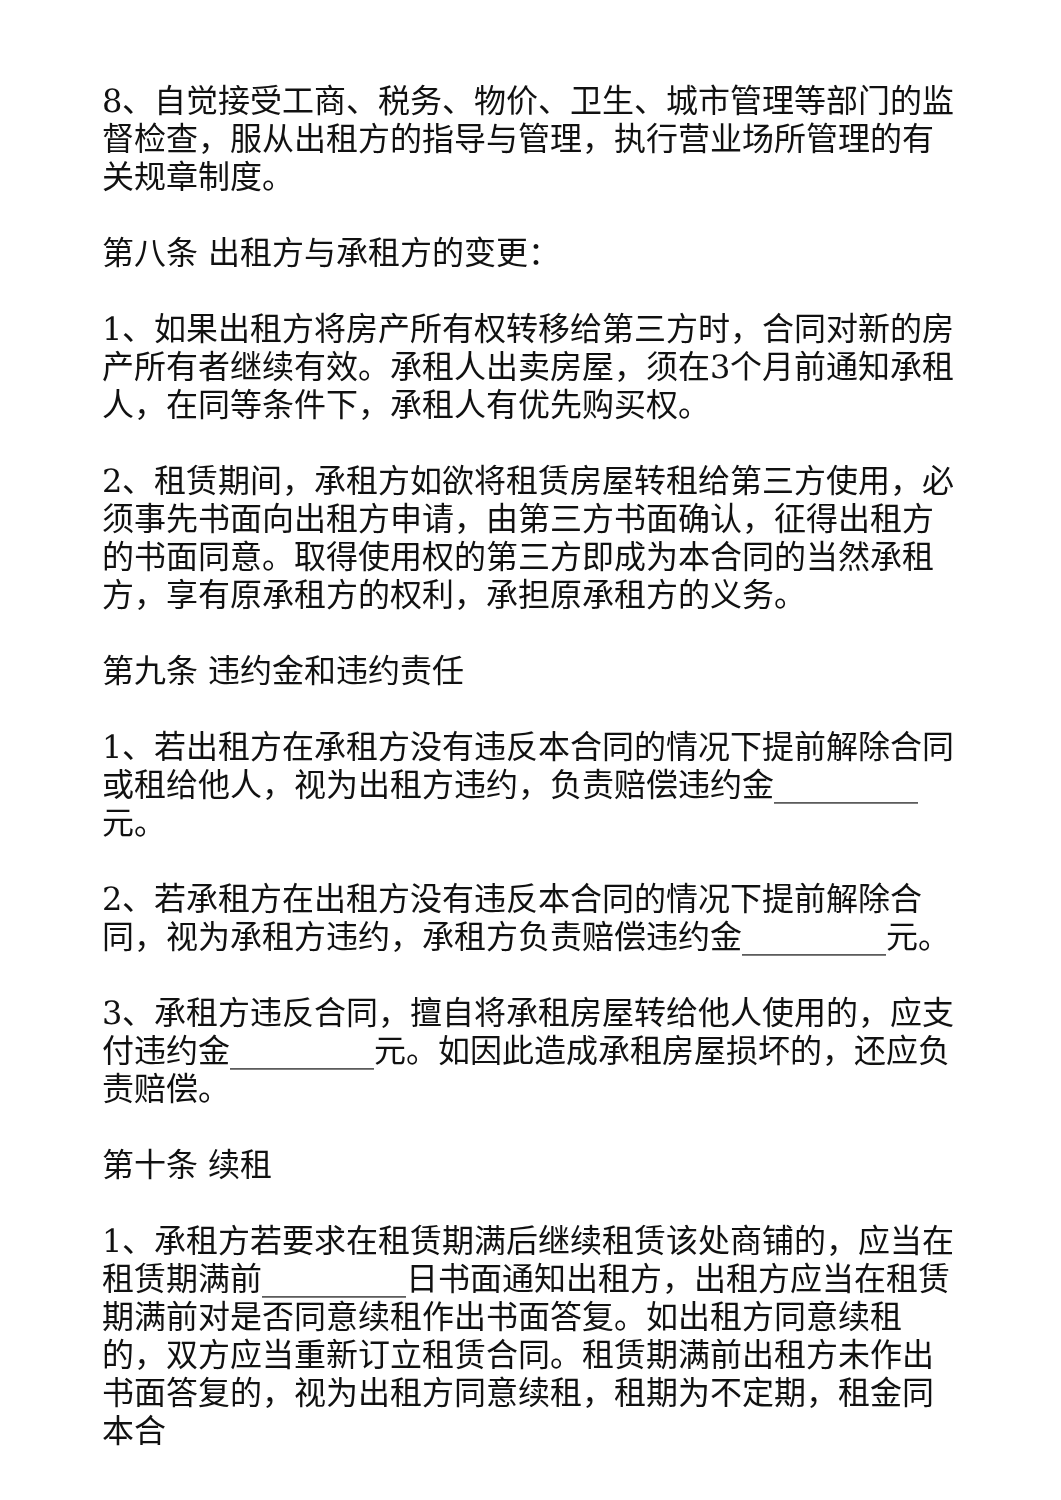8、自觉接受工商、税务、物价、卫生、城市管理等部门的监督检查，服从出租方的指导与管理，执行营业场所管理的有关规章制度。
第八条 出租方与承租方的变更：
1、如果出租方将房产所有权转移给第三方时，合同对新的房产所有者继续有效。承租人出卖房屋，须在3个月前通知承租人，在同等条件下，承租人有优先购买权。
2、租赁期间，承租方如欲将租赁房屋转租给第三方使用，必须事先书面向出租方申请，由第三方书面确认，征得出租方的书面同意。取得使用权的第三方即成为本合同的当然承租方，享有原承租方的权利，承担原承租方的义务。
第九条 违约金和违约责任
1、若出租方在承租方没有违反本合同的情况下提前解除合同或租给他人，视为出租方违约，负责赔偿违约金_________元。
2、若承租方在出租方没有违反本合同的情况下提前解除合同，视为承租方违约，承租方负责赔偿违约金_________元。
3、承租方违反合同，擅自将承租房屋转给他人使用的，应支付违约金_________元。如因此造成承租房屋损坏的，还应负责赔偿。
第十条 续租
1、承租方若要求在租赁期满后继续租赁该处商铺的，应当在租赁期满前_________日书面通知出租方，出租方应当在租赁期满前对是否同意续租作出书面答复。如出租方同意续租的，双方应当重新订立租赁合同。租赁期满前出租方未作出书面答复的，视为出租方同意续租，租期为不定期，租金同本合